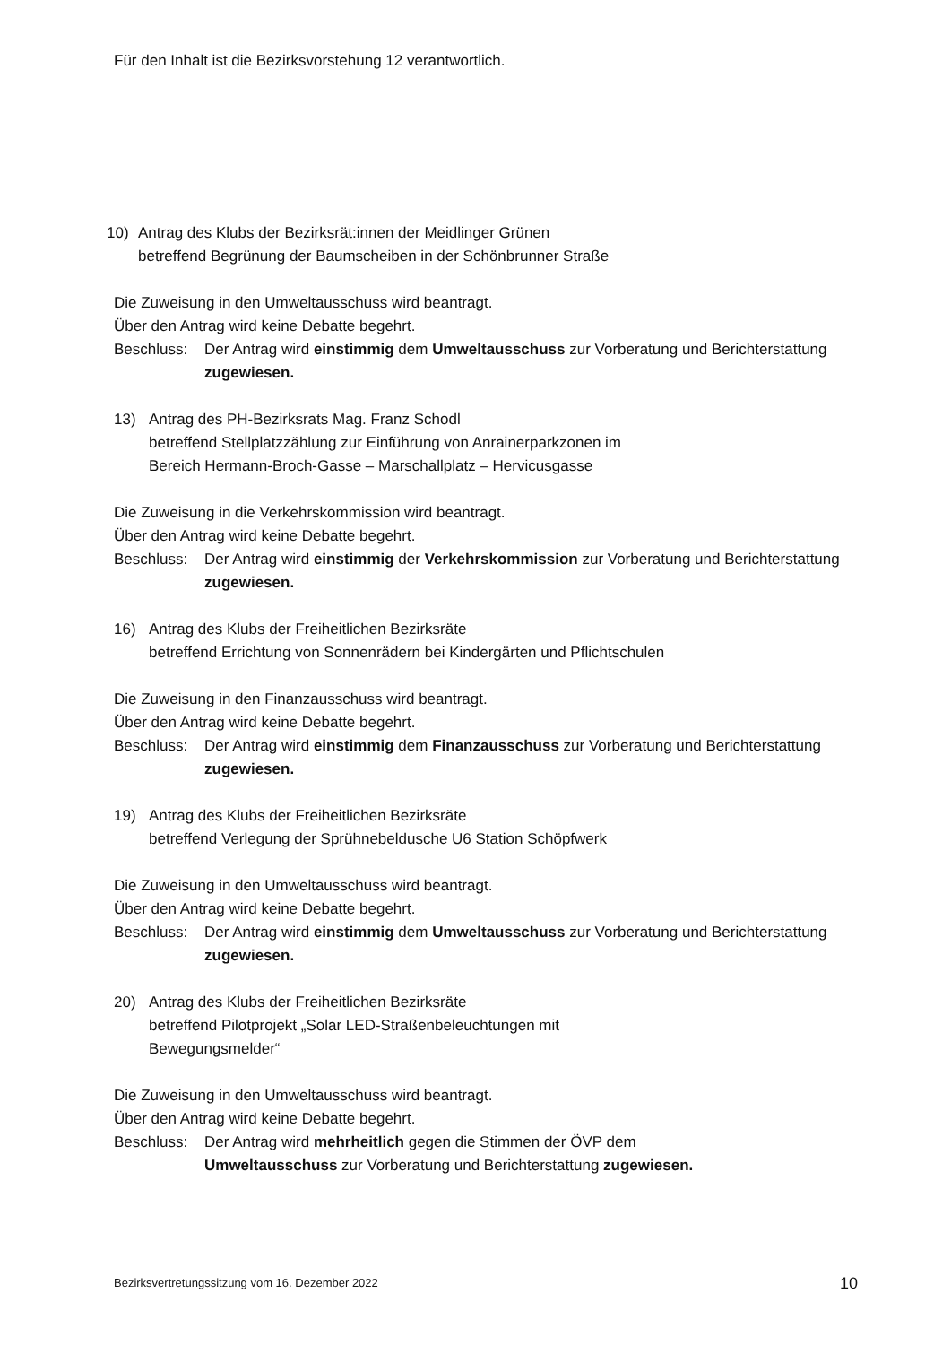Für den Inhalt ist die Bezirksvorstehung 12 verantwortlich.
10) Antrag des Klubs der Bezirksrät:innen der Meidlinger Grünen
betreffend Begrünung der Baumscheiben in der Schönbrunner Straße
Die Zuweisung in den Umweltausschuss wird beantragt.
Über den Antrag wird keine Debatte begehrt.
Beschluss:
Der Antrag wird einstimmig dem Umweltausschuss zur Vorberatung und Berichterstattung zugewiesen.
13) Antrag des PH-Bezirksrats Mag. Franz Schodl
betreffend Stellplatzzählung zur Einführung von Anrainerparkzonen im
Bereich Hermann-Broch-Gasse – Marschallplatz – Hervicusgasse
Die Zuweisung in die Verkehrskommission wird beantragt.
Über den Antrag wird keine Debatte begehrt.
Beschluss:
Der Antrag wird einstimmig der Verkehrskommission zur Vorberatung und Berichterstattung zugewiesen.
16) Antrag des Klubs der Freiheitlichen Bezirksräte
betreffend Errichtung von Sonnenrädern bei Kindergärten und Pflichtschulen
Die Zuweisung in den Finanzausschuss wird beantragt.
Über den Antrag wird keine Debatte begehrt.
Beschluss:
Der Antrag wird einstimmig dem Finanzausschuss zur Vorberatung und Berichterstattung zugewiesen.
19) Antrag des Klubs der Freiheitlichen Bezirksräte
betreffend Verlegung der Sprühnebeldusche U6 Station Schöpfwerk
Die Zuweisung in den Umweltausschuss wird beantragt.
Über den Antrag wird keine Debatte begehrt.
Beschluss:
Der Antrag wird einstimmig dem Umweltausschuss zur Vorberatung und Berichterstattung zugewiesen.
20) Antrag des Klubs der Freiheitlichen Bezirksräte
betreffend Pilotprojekt „Solar LED-Straßenbeleuchtungen mit
Bewegungsmelder“
Die Zuweisung in den Umweltausschuss wird beantragt.
Über den Antrag wird keine Debatte begehrt.
Beschluss:
Der Antrag wird mehrheitlich gegen die Stimmen der ÖVP dem
Umweltausschuss zur Vorberatung und Berichterstattung zugewiesen.
Bezirksvertretungssitzung vom 16. Dezember 2022 10